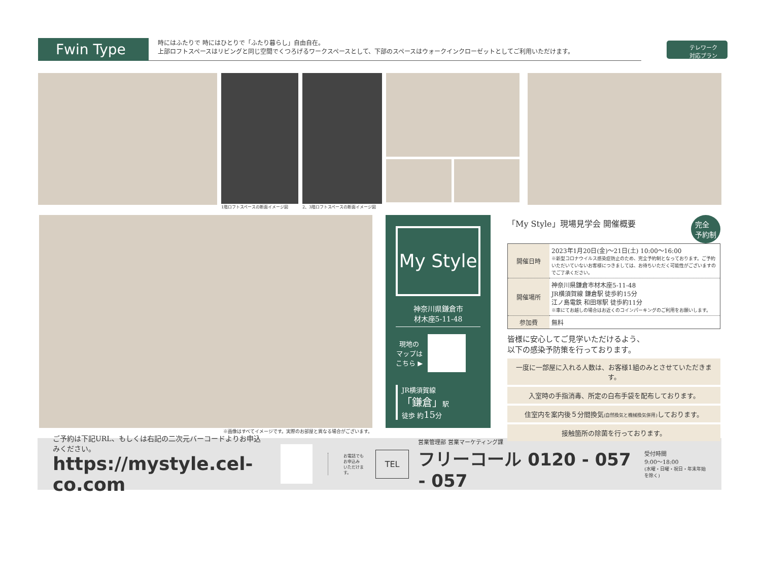Fwin Type
時にはふたりで 時にはひとりで「ふたり暮らし」自由自在。
上部ロフトスペースはリビングと同じ空間でくつろげるワークスペースとして、下部のスペースはウォークインクローゼットとしてご利用いただけます。
テレワーク
対応プラン
1階ロフトスペースの断面イメージ図
2、3階ロフトスペースの断面イメージ図
※画像はすべてイメージです。実際のお部屋と異なる場合がございます。
My Style
神奈川県鎌倉市
材木座5-11-48
現地の
マップは
こちら ▶
JR横須賀線
「鎌倉」駅
徒歩 約15分
「My Style」現場見学会 開催概要 完全
予約制
| 開催日時 | 2023年1月20日(金)〜21日(土) 10:00〜16:00 ※新型コロナウイルス感染症防止のため、完全予約制となっております。ご予約いただいていないお客様につきましては、お待ちいただく可能性がございますのでご了承ください。 |
| 開催場所 | 神奈川県鎌倉市材木座5-11-48 JR横須賀線 鎌倉駅 徒歩約15分 江ノ島電鉄 和田塚駅 徒歩約11分 ※車にてお越しの場合はお近くのコインパーキングのご利用をお願いします。 |
| 参加費 | 無料 |
皆様に安心してご見学いただけるよう、
以下の感染予防策を行っております。
一度に一部屋に入れる人数は、お客様1組のみとさせていただきます。
入室時の手指消毒、所定の白布手袋を配布しております。
住室内を案内後５分間換気(自然換気と機械換気併用) しております。
接触箇所の除菌を行っております。
ご予約は下記URL、もしくは右記の二次元バーコードよりお申込みください。
https://mystyle.cel-co.com
お電話でも
お申込み
いただけます。
TEL
営業管理部 営業マーケティング課
フリーコール 0120 - 057 - 057
受付時間
9:00〜18:00
(水曜・日曜・祝日・年末年始を除く)